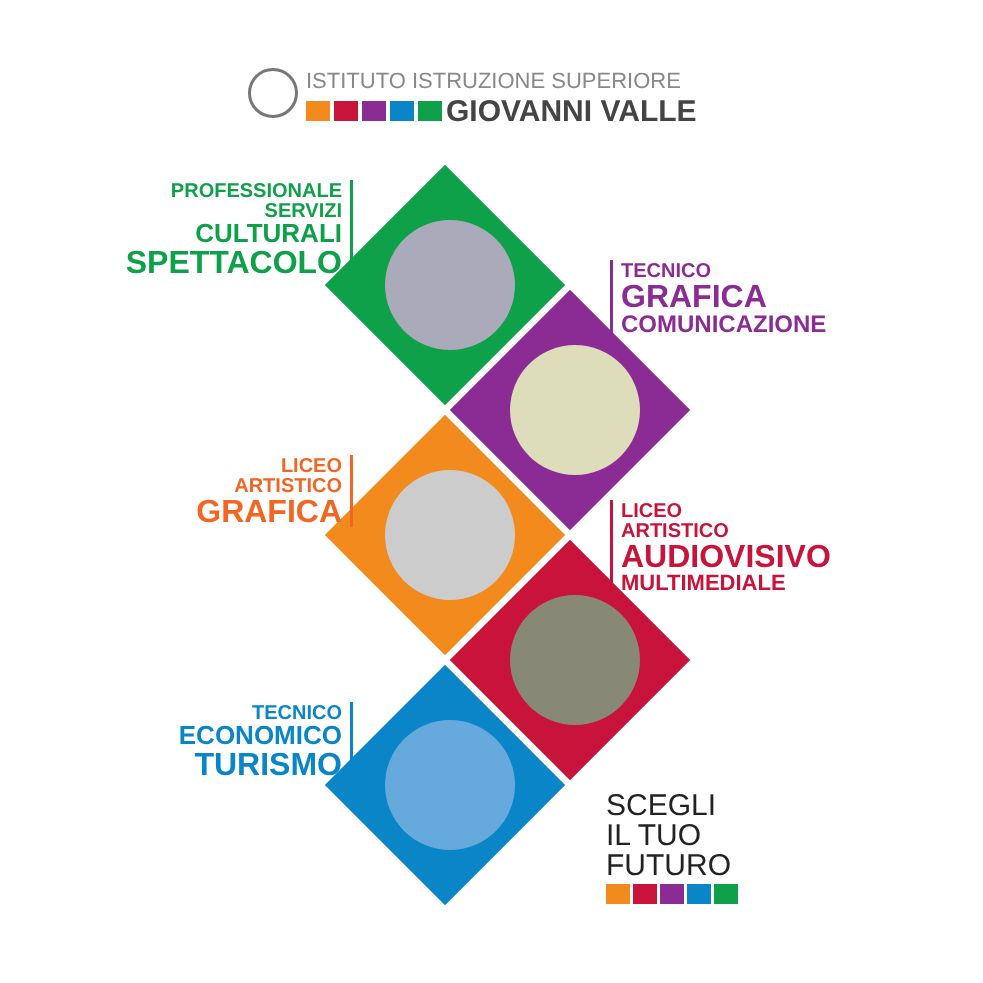ISTITUTO ISTRUZIONE SUPERIORE
GIOVANNI VALLE
PROFESSIONALE
SERVIZI
CULTURALI
SPETTACOLO
TECNICO
GRAFICA
COMUNICAZIONE
LICEO
ARTISTICO
GRAFICA
LICEO
ARTISTICO
AUDIOVISIVO
MULTIMEDIALE
TECNICO
ECONOMICO
TURISMO
SCEGLI
IL TUO
FUTURO